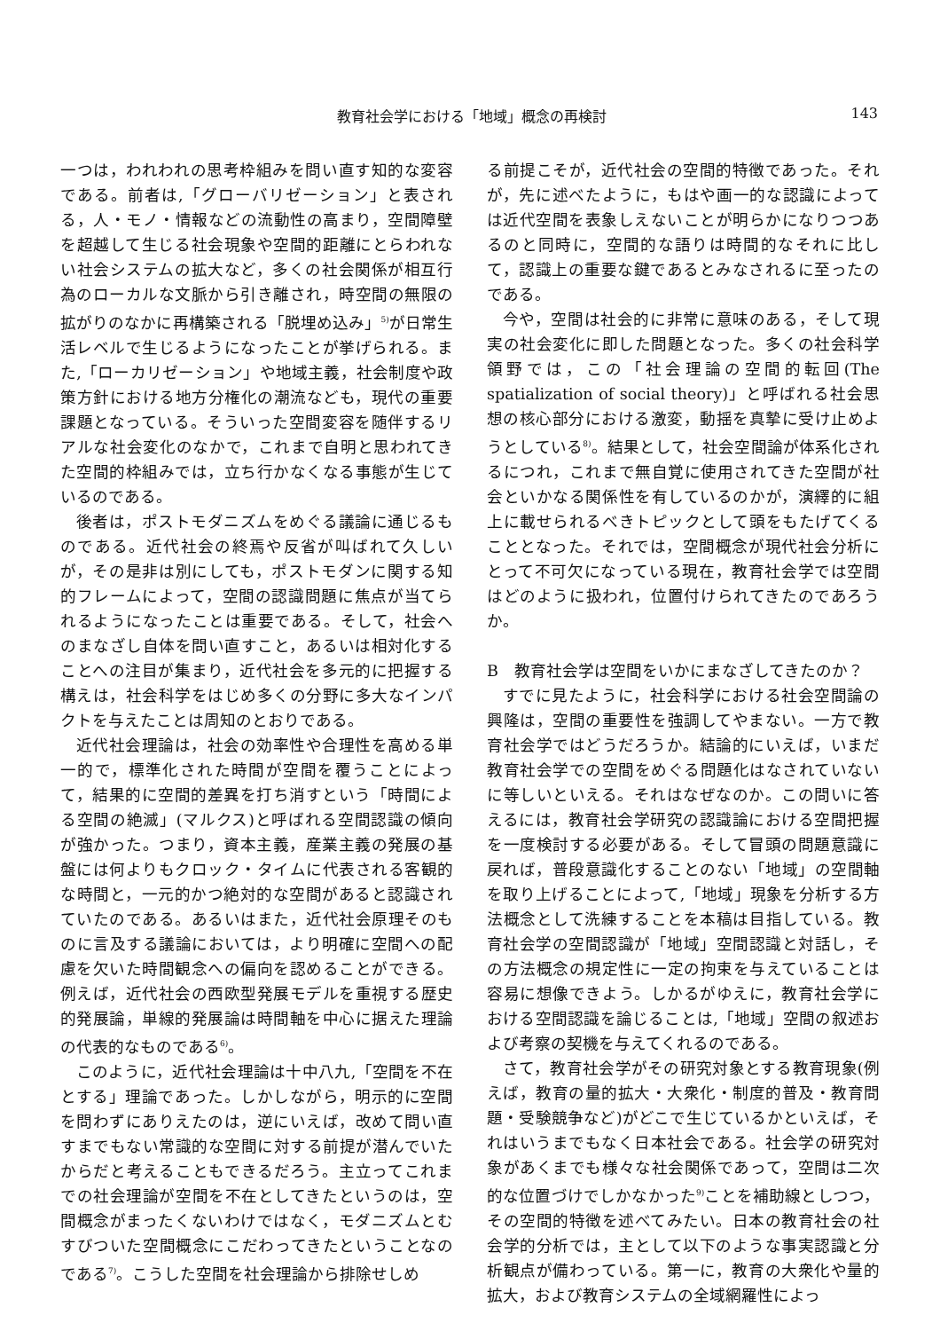教育社会学における「地域」概念の再検討 143
一つは，われわれの思考枠組みを問い直す知的な変容である。前者は,「グローバリゼーション」と表される，人・モノ・情報などの流動性の高まり，空間障壁を超越して生じる社会現象や空間的距離にとらわれない社会システムの拡大など，多くの社会関係が相互行為のローカルな文脈から引き離され，時空間の無限の拡がりのなかに再構築される「脱埋め込み」<sup>5)</sup>が日常生活レベルで生じるようになったことが挙げられる。また,「ローカリゼーション」や地域主義，社会制度や政策方針における地方分権化の潮流なども，現代の重要課題となっている。そういった空間変容を随伴するリアルな社会変化のなかで，これまで自明と思われてきた空間的枠組みでは，立ち行かなくなる事態が生じているのである。
後者は，ポストモダニズムをめぐる議論に通じるものである。近代社会の終焉や反省が叫ばれて久しいが，その是非は別にしても，ポストモダンに関する知的フレームによって，空間の認識問題に焦点が当てられるようになったことは重要である。そして，社会へのまなざし自体を問い直すこと，あるいは相対化することへの注目が集まり，近代社会を多元的に把握する構えは，社会科学をはじめ多くの分野に多大なインパクトを与えたことは周知のとおりである。
近代社会理論は，社会の効率性や合理性を高める単一的で，標準化された時間が空間を覆うことによって，結果的に空間的差異を打ち消すという「時間による空間の絶滅」(マルクス)と呼ばれる空間認識の傾向が強かった。つまり，資本主義，産業主義の発展の基盤には何よりもクロック・タイムに代表される客観的な時間と，一元的かつ絶対的な空間があると認識されていたのである。あるいはまた，近代社会原理そのものに言及する議論においては，より明確に空間への配慮を欠いた時間観念への偏向を認めることができる。例えば，近代社会の西欧型発展モデルを重視する歴史的発展論，単線的発展論は時間軸を中心に据えた理論の代表的なものである<sup>6)</sup>。
このように，近代社会理論は十中八九,「空間を不在とする」理論であった。しかしながら，明示的に空間を問わずにありえたのは，逆にいえば，改めて問い直すまでもない常識的な空間に対する前提が潜んでいたからだと考えることもできるだろう。主立ってこれまでの社会理論が空間を不在としてきたというのは，空間概念がまったくないわけではなく，モダニズムとむすびついた空間概念にこだわってきたということなのである<sup>7)</sup>。こうした空間を社会理論から排除せしめ
る前提こそが，近代社会の空間的特徴であった。それが，先に述べたように，もはや画一的な認識によっては近代空間を表象しえないことが明らかになりつつあるのと同時に，空間的な語りは時間的なそれに比して，認識上の重要な鍵であるとみなされるに至ったのである。
今や，空間は社会的に非常に意味のある，そして現実の社会変化に即した問題となった。多くの社会科学領野では，この「社会理論の空間的転回(The spatialization of social theory)」と呼ばれる社会思想の核心部分における激変，動揺を真摯に受け止めようとしている<sup>8)</sup>。結果として，社会空間論が体系化されるにつれ，これまで無自覚に使用されてきた空間が社会といかなる関係性を有しているのかが，演繹的に組上に載せられるべきトピックとして頭をもたげてくることとなった。それでは，空間概念が現代社会分析にとって不可欠になっている現在，教育社会学では空間はどのように扱われ，位置付けられてきたのであろうか。
B　教育社会学は空間をいかにまなざしてきたのか？
すでに見たように，社会科学における社会空間論の興隆は，空間の重要性を強調してやまない。一方で教育社会学ではどうだろうか。結論的にいえば，いまだ教育社会学での空間をめぐる問題化はなされていないに等しいといえる。それはなぜなのか。この問いに答えるには，教育社会学研究の認識論における空間把握を一度検討する必要がある。そして冒頭の問題意識に戻れば，普段意識化することのない「地域」の空間軸を取り上げることによって,「地域」現象を分析する方法概念として洗練することを本稿は目指している。教育社会学の空間認識が「地域」空間認識と対話し，その方法概念の規定性に一定の拘束を与えていることは容易に想像できよう。しかるがゆえに，教育社会学における空間認識を論じることは,「地域」空間の叙述および考察の契機を与えてくれるのである。
さて，教育社会学がその研究対象とする教育現象(例えば，教育の量的拡大・大衆化・制度的普及・教育問題・受験競争など)がどこで生じているかといえば，それはいうまでもなく日本社会である。社会学の研究対象があくまでも様々な社会関係であって，空間は二次的な位置づけでしかなかった<sup>9)</sup>ことを補助線としつつ，その空間的特徴を述べてみたい。日本の教育社会の社会学的分析では，主として以下のような事実認識と分析観点が備わっている。第一に，教育の大衆化や量的拡大，および教育システムの全域網羅性によっ